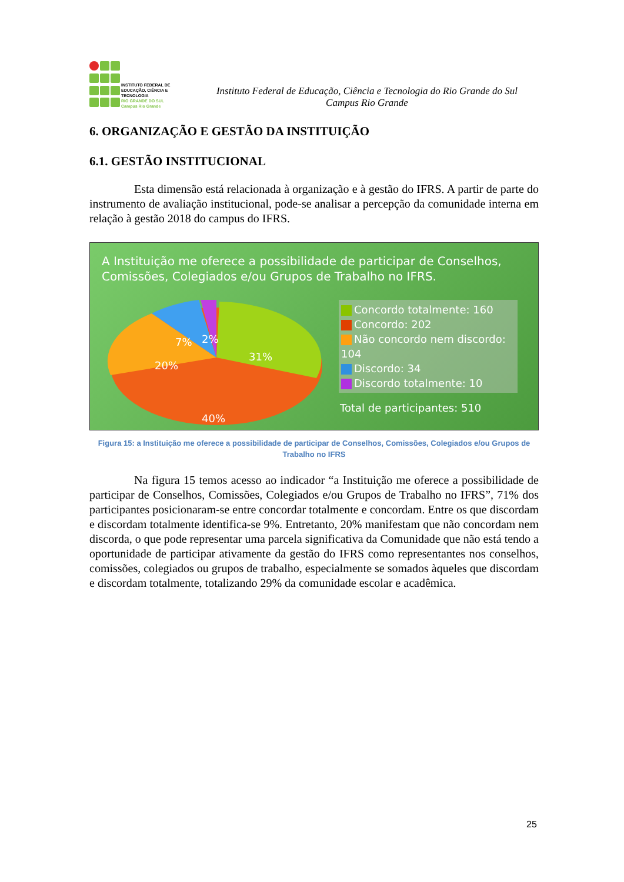INSTITUTO FEDERAL DE
EDUCAÇÃO, CIÊNCIA E TECNOLOGIA
RIO GRANDE DO SUL
Campus Rio Grande
Instituto Federal de Educação, Ciência e Tecnologia do Rio Grande do Sul
Campus Rio Grande
6. ORGANIZAÇÃO E GESTÃO DA INSTITUIÇÃO
6.1. GESTÃO INSTITUCIONAL
Esta dimensão está relacionada à organização e à gestão do IFRS. A partir de parte do instrumento de avaliação institucional, pode-se analisar a percepção da comunidade interna em relação à gestão 2018 do campus do IFRS.
A Instituição me oferece a possibilidade de participar de Conselhos,
Comissões, Colegiados e/ou Grupos de Trabalho no IFRS.
7%
2%
31%
20%
40%
Concordo totalmente: 160
Concordo: 202
Não concordo nem discordo: 104
Discordo: 34
Discordo totalmente: 10
Total de participantes: 510
Figura 15: a Instituição me oferece a possibilidade de participar de Conselhos, Comissões, Colegiados e/ou Grupos de Trabalho no IFRS
Na figura 15 temos acesso ao indicador “a Instituição me oferece a possibilidade de participar de Conselhos, Comissões, Colegiados e/ou Grupos de Trabalho no IFRS”, 71% dos participantes posicionaram-se entre concordar totalmente e concordam. Entre os que discordam e discordam totalmente identifica-se 9%. Entretanto, 20% manifestam que não concordam nem discorda, o que pode representar uma parcela significativa da Comunidade que não está tendo a oportunidade de participar ativamente da gestão do IFRS como representantes nos conselhos, comissões, colegiados ou grupos de trabalho, especialmente se somados àqueles que discordam e discordam totalmente, totalizando 29% da comunidade escolar e acadêmica.
25